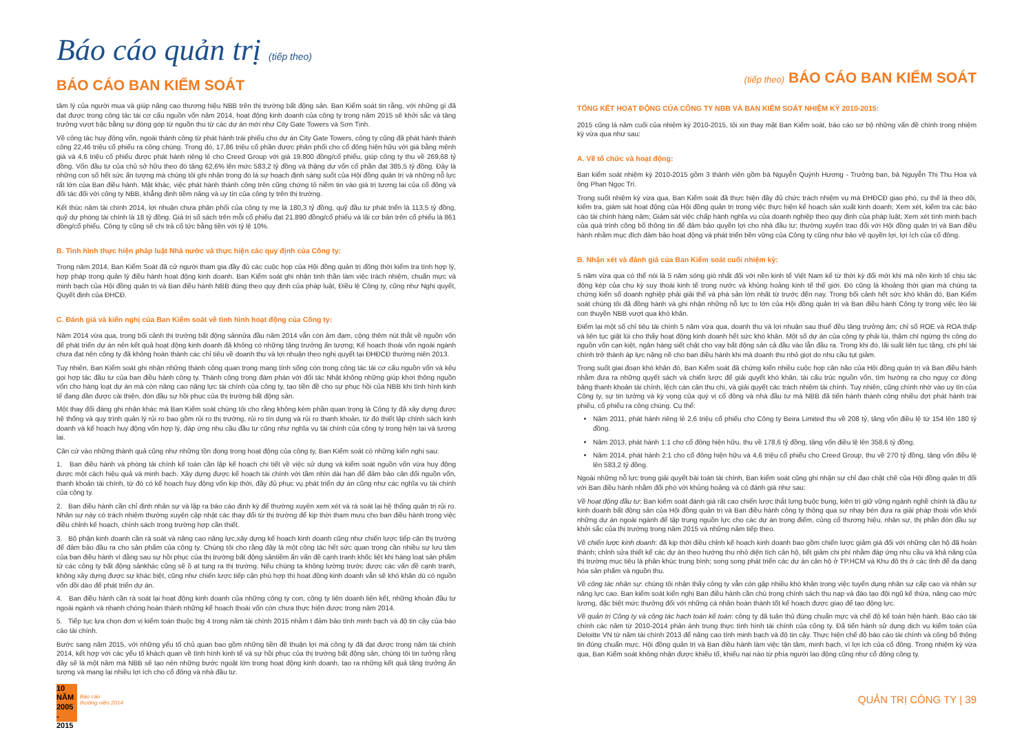Báo cáo quản trị (tiếp theo)
BÁO CÁO BAN KIỂM SOÁT
tâm lý của người mua và giúp nâng cao thương hiệu NBB trên thị trường bất động sản. Ban Kiểm soát tin rằng, với những gì đã đạt được trong công tác tái cơ cấu nguồn vốn năm 2014, hoạt động kinh doanh của công ty trong năm 2015 sẽ khởi sắc và tăng trưởng vượt bậc bằng sự đóng góp từ nguồn thu từ các dự án mới như City Gate Towers và Sơn Tịnh.
Về công tác huy động vốn, ngoài thành công từ phát hành trái phiếu cho dự án City Gate Towers, công ty cũng đã phát hành thành công 22,46 triệu cổ phiếu ra công chúng. Trong đó, 17,86 triệu cổ phần được phân phối cho cổ đông hiện hữu với giá bằng mệnh giá và 4,6 triệu cổ phiếu được phát hành riêng lẻ cho Creed Group với giá 19.800 đồng/cổ phiếu, giúp công ty thu về 269,68 tỷ đồng. Vốn đầu tư của chủ sở hữu theo đó tăng 62,6% lên mức 583,2 tỷ đồng và thặng dư vốn cổ phần đạt 385,5 tỷ đồng. Đây là những con số hết sức ấn tượng mà chúng tôi ghi nhận trong đó là sự hoạch định sáng suốt của Hội đồng quản trị và những nỗ lực rất lớn của Ban điều hành. Mặt khác, việc phát hành thành công trên cũng chứng tỏ niềm tin vào giá trị tương lai của cổ đông và đối tác đối với công ty NBB, khẳng định tiềm năng và uy tín của công ty trên thị trường.
Kết thúc năm tài chính 2014, lợi nhuận chưa phân phối của công ty mẹ là 180,3 tỷ đồng, quỹ đầu tư phát triển là 113,5 tỷ đồng, quỹ dự phòng tài chính là 18 tỷ đồng. Giá trị sổ sách trên mỗi cổ phiếu đạt 21.890 đồng/cổ phiếu và lãi cơ bản trên cổ phiếu là 861 đồng/cổ phiếu. Công ty cũng sẽ chi trả cổ tức bằng tiền với tỷ lệ 10%.
B. Tình hình thực hiện pháp luật Nhà nước và thực hiện các quy định của Công ty:
Trong năm 2014, Ban Kiểm Soát đã cử người tham gia đầy đủ các cuộc họp của Hội đồng quản trị đồng thời kiểm tra tính hợp lý, hợp pháp trong quản lý điều hành hoạt động kinh doanh. Ban Kiểm soát ghi nhận tinh thần làm việc trách nhiệm, chuẩn mực và minh bạch của Hội đồng quản trị và Ban điều hành NBB đúng theo quy định của pháp luật, Điều lệ Công ty, cũng như Nghị quyết, Quyết định của ĐHCĐ.
C. Đánh giá và kiến nghị của Ban Kiểm soát về tình hình hoạt động của Công ty:
Năm 2014 vừa qua, trong bối cảnh thị trường bất động sảnnửa đầu năm 2014 vẫn còn ảm đạm, cộng thêm nút thắt về nguồn vốn để phát triển dự án nên kết quả hoạt động kinh doanh đã không có những tăng trưởng ấn tượng; Kế hoạch thoái vốn ngoài ngành chưa đạt nên công ty đã không hoàn thành các chỉ tiêu về doanh thu và lợi nhuận theo nghị quyết tại ĐHĐCĐ thường niên 2013.
Tuy nhiên, Ban Kiểm soát ghi nhận những thành công quan trọng mang tính sống còn trong công tác tái cơ cấu nguồn vốn và kêu gọi hợp tác đầu tư của ban điều hành công ty. Thành công trong đàm phán với đối tác Nhật không những giúp khơi thông nguồn vốn cho hàng loạt dự án mà còn nâng cao năng lực tài chính của công ty, tạo tiền đề cho sự phục hồi của NBB khi tình hình kinh tế đang dần được cải thiện, đón đầu sự hồi phục của thị trường bất động sản.
Một thay đổi đáng ghi nhận khác mà Ban Kiểm soát chúng tôi cho rằng không kém phần quan trọng là Công ty đã xây dựng được hệ thống và quy trình quản lý rủi ro bao gồm rủi ro thị trường, rủi ro tín dụng và rủi ro thanh khoản, từ đó thiết lập chính sách kinh doanh và kế hoạch huy động vốn hợp lý, đáp ứng nhu cầu đầu tư cũng như nghĩa vụ tài chính của công ty trong hiện tại và tương lai.
Căn cứ vào những thành quả cũng như những tồn đọng trong hoạt động của công ty, Ban Kiểm soát có những kiến nghị sau:
1. Ban điều hành và phòng tài chính kế toán cần lập kế hoạch chi tiết về việc sử dụng và kiểm soát nguồn vốn vừa huy động được một cách hiệu quả và minh bạch. Xây dựng được kế hoạch tài chính với tầm nhìn dài hạn để đảm bảo cân đối nguồn vốn, thanh khoản tài chính, từ đó có kế hoạch huy động vốn kịp thời, đầy đủ phục vụ phát triển dự án cũng như các nghĩa vụ tài chính của công ty.
2. Ban điều hành cần chỉ định nhân sự và lập ra báo cáo định kỳ để thường xuyên xem xét và rà soát lại hệ thống quản trị rủi ro. Nhân sự này có trách nhiệm thường xuyên cập nhật các thay đổi từ thị trường để kịp thời tham mưu cho ban điều hành trong việc điều chỉnh kế hoạch, chính sách trong trường hợp cần thiết.
3. Bộ phận kinh doanh cần rà soát và nâng cao năng lực,xây dựng kế hoạch kinh doanh cũng như chiến lược tiếp cận thị trường để đảm bảo đầu ra cho sản phẩm của công ty. Chúng tôi cho rằng đây là một công tác hết sức quan trọng cần nhiều sự lưu tâm của ban điều hành vì đằng sau sự hồi phục của thị trường bất động sảntiềm ẩn vấn đề cạnh tranh khốc liệt khi hàng loạt sản phẩm từ các công ty bất động sảnkhác cũng sẽ ồ ạt tung ra thị trường. Nếu chúng ta không lường trước được các vấn đề cạnh tranh, không xây dựng được sự khác biệt, cũng như chiến lược tiếp cận phù hợp thì hoạt động kinh doanh vẫn sẽ khó khăn dù có nguồn vốn dồi dào để phát triển dự án.
4. Ban điều hành cần rà soát lại hoạt động kinh doanh của những công ty con, công ty liên doanh liên kết, những khoản đầu tư ngoài ngành và nhanh chóng hoàn thành những kế hoạch thoái vốn còn chưa thực hiện được trong năm 2014.
5. Tiếp tục lựa chọn đơn vị kiểm toán thuộc big 4 trong năm tài chính 2015 nhằm t đảm bảo tính minh bạch và độ tin cậy của báo cáo tài chính.
Bước sang năm 2015, với những yếu tố chủ quan bao gồm những tiền đề thuận lợi mà công ty đã đạt được trong năm tài chính 2014, kết hợp với các yếu tố khách quan về tình hình kinh tế và sự hồi phục của thị trường bất động sản, chúng tôi tin tưởng rằng đây sẽ là một năm mà NBB sẽ tạo nên những bước ngoặt lớn trong hoạt động kinh doanh, tạo ra những kết quả tăng trưởng ấn tượng và mang lại nhiều lợi ích cho cổ đông và nhà đầu tư.
(tiếp theo) BÁO CÁO BAN KIỂM SOÁT
TỔNG KẾT HOẠT ĐỘNG CỦA CÔNG TY NBB VÀ BAN KIỂM SOÁT NHIỆM KỲ 2010-2015:
2015 cũng là năm cuối của nhiệm kỳ 2010-2015, tôi xin thay mặt Ban Kiểm soát, báo cáo sơ bộ những vấn đề chính trong nhiệm kỳ vừa qua như sau:
A. Về tổ chức và hoạt động:
Ban kiểm soát nhiệm kỳ 2010-2015 gồm 3 thành viên gồm bà Nguyễn Quỳnh Hương - Trưởng ban, bà Nguyễn Thị Thu Hoa và ông Phan Ngọc Trí.
Trong suốt nhiệm kỳ vừa qua, Ban Kiểm soát đã thực hiện đầy đủ chức trách nhiệm vụ mà ĐHĐCĐ giao phó, cụ thể là theo dõi, kiểm tra, giám sát hoạt động của Hội đồng quản trị trong việc thực hiện kế hoạch sản xuất kinh doanh; Xem xét, kiểm tra các báo cáo tài chính hàng năm; Giám sát việc chấp hành nghĩa vụ của doanh nghiệp theo quy định của pháp luật; Xem xét tính minh bạch của quá trình công bố thông tin để đảm bảo quyền lợi cho nhà đầu tư; thường xuyên trao đổi với Hội đồng quản trị và Ban điều hành nhằm mục đích đảm bảo hoạt động và phát triển bền vững của Công ty cũng như bảo vệ quyền lợi, lợi ích của cổ đông.
B. Nhận xét và đánh giá của Ban Kiểm soát cuối nhiệm kỳ:
5 năm vừa qua có thể nói là 5 năm sóng gió nhất đối với nền kinh tế Việt Nam kể từ thời kỳ đổi mới khi mà nền kinh tế chịu tác động kép của chu kỳ suy thoái kinh tế trong nước và khủng hoảng kinh tế thế giới. Đó cũng là khoảng thời gian mà chúng ta chứng kiến số doanh nghiệp phải giải thể và phá sản lớn nhất từ trước đến nay. Trong bối cảnh hết sức khó khăn đó, Ban Kiểm soát chúng tôi đã đồng hành và ghi nhận những nỗ lực to lớn của Hội đồng quản trị và Ban điều hành Công ty trong việc lèo lái con thuyền NBB vượt qua khó khăn.
Điểm lại một số chỉ tiêu tài chính 5 năm vừa qua, doanh thu và lợi nhuận sau thuế đều tăng trưởng âm; chỉ số ROE và ROA thấp và liên tục giật lùi cho thấy hoạt động kinh doanh hết sức khó khăn. Một số dự án của công ty phải lùi, thậm chí ngừng thi công do nguồn vốn cạn kiệt, ngân hàng siết chặt cho vay bất động sản cả đầu vào lẫn đầu ra. Trong khi đó, lãi suất liên tục tăng, chi phí tài chính trở thành áp lực nặng nề cho ban điều hành khi mà doanh thu nhỏ giọt do nhu cầu tụt giảm.
Trong suốt giai đoạn khó khăn đó, Ban Kiểm soát đã chứng kiến nhiều cuộc họp cân não của Hội đồng quản trị và Ban điều hành nhằm đưa ra những quyết sách và chiến lược để giải quyết khó khăn, tái cấu trúc nguồn vốn, tìm hướng ra cho nguy cơ đóng băng thanh khoản tài chính, lệch cán cân thu chi, và giải quyết các trách nhiệm tài chính. Tuy nhiên, cũng chính nhờ vào uy tín của Công ty, sự tin tưởng và kỳ vọng của quý vị cổ đông và nhà đầu tư mà NBB đã tiến hành thành công nhiều đợt phát hành trái phiếu, cổ phiếu ra công chúng. Cụ thể:
Năm 2011, phát hành riêng lẻ 2,6 triệu cổ phiếu cho Công ty Beira Limited thu về 208 tỷ, tăng vốn điều lệ từ 154 lên 180 tỷ đồng.
Năm 2013, phát hành 1:1 cho cổ đông hiện hữu, thu về 178,6 tỷ đồng, tăng vốn điều lệ lên 358,6 tỷ đồng.
Năm 2014, phát hành 2:1 cho cổ đông hiện hữu và 4,6 triệu cổ phiếu cho Creed Group, thu về 270 tỷ đồng, tăng vốn điều lệ lên 583,2 tỷ đồng.
Ngoài những nỗ lực trong giải quyết bài toán tài chính, Ban kiểm soát cũng ghi nhận sự chỉ đạo chặt chẽ của Hội đồng quản trị đối với Ban điều hành nhằm đối phó với khủng hoảng và có đánh giá như sau:
Về hoạt động đầu tư: Ban kiểm soát đánh giá rất cao chiến lược thắt lưng buộc bụng, kiên trì giữ vững ngành nghề chính là đầu tư kinh doanh bất động sản của Hội đồng quản trị và Ban điều hành công ty thông qua sự nhạy bén đưa ra giải pháp thoái vốn khỏi những dự án ngoài ngành để tập trung nguồn lực cho các dự án trọng điểm, củng cố thương hiệu, nhân sự, thị phần đón đầu sự khởi sắc của thị trường trong năm 2015 và những năm tiếp theo.
Về chiến lược kinh doanh: đã kịp thời điều chỉnh kế hoạch kinh doanh bao gồm chiến lược giảm giá đối với những căn hộ đã hoàn thành; chỉnh sửa thiết kế các dự án theo hướng thu nhỏ diện tích căn hộ, tiết giảm chi phí nhằm đáp ứng nhu cầu và khả năng của thị trường mục tiêu là phân khúc trung bình; song song phát triển các dự án căn hộ ở TP.HCM và Khu đô thị ở các tỉnh để đa dạng hóa sản phẩm và nguồn thu.
Về công tác nhân sự: chúng tôi nhận thấy công ty vẫn còn gặp nhiều khó khăn trong việc tuyển dụng nhân sự cấp cao và nhân sự năng lực cao. Ban kiểm soát kiến nghị Ban điều hành cần chú trọng chính sách thu nạp và đào tạo đội ngũ kế thừa, nâng cao mức lương, đặc biệt mức thưởng đối với những cá nhân hoàn thành tốt kế hoạch được giao để tạo động lực.
Về quản trị Công ty và công tác hạch toán kế toán: công ty đã tuân thủ đúng chuẩn mực và chế độ kế toán hiện hành. Báo cáo tài chính các năm từ 2010-2014 phản ánh trung thực tình hình tài chính của công ty. Đã tiến hành sử dụng dịch vụ kiểm toán của Deloitte VN từ năm tài chính 2013 để nâng cao tính minh bạch và độ tin cậy. Thực hiện chế độ báo cáo tài chính và công bố thông tin đúng chuẩn mực. Hội đồng quản trị và Ban điều hành làm việc tận tâm, minh bạch, vì lợi ích của cổ đông. Trong nhiệm kỳ vừa qua, Ban Kiểm soát không nhận được khiếu tố, khiếu nại nào từ phía người lao động cũng như cổ đông công ty.
10 NĂM 2005 - 2015
Báo cáo
thường niên 2014
QUẢN TRỊ CÔNG TY | 39